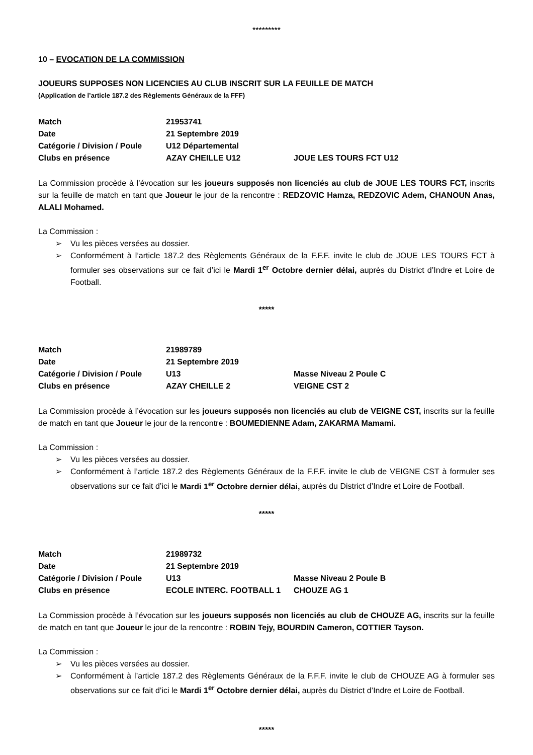*********
10 – EVOCATION DE LA COMMISSION
JOUEURS SUPPOSES NON LICENCIES AU CLUB INSCRIT SUR LA FEUILLE DE MATCH
(Application de l’article 187.2 des Règlements Généraux de la FFF)
| Match | 21953741 | |
| Date | 21 Septembre 2019 | |
| Catégorie / Division / Poule | U12 Départemental | |
| Clubs en présence | AZAY CHEILLE U12 | JOUE LES TOURS FCT U12 |
La Commission procède à l’évocation sur les joueurs supposés non licenciés au club de JOUE LES TOURS FCT, inscrits sur la feuille de match en tant que Joueur le jour de la rencontre : REDZOVIC Hamza, REDZOVIC Adem, CHANOUN Anas, ALALI Mohamed.
La Commission :
➢ Vu les pièces versées au dossier.
➢ Conformément à l’article 187.2 des Règlements Généraux de la F.F.F. invite le club de JOUE LES TOURS FCT à formuler ses observations sur ce fait d’ici le Mardi 1<sup>er</sup> Octobre dernier délai, auprès du District d’Indre et Loire de Football.
*****
| Match | 21989789 | |
| Date | 21 Septembre 2019 | |
| Catégorie / Division / Poule | U13 | Masse Niveau 2 Poule C |
| Clubs en présence | AZAY CHEILLE 2 | VEIGNE CST 2 |
La Commission procède à l’évocation sur les joueurs supposés non licenciés au club de VEIGNE CST, inscrits sur la feuille de match en tant que Joueur le jour de la rencontre : BOUMEDIENNE Adam, ZAKARMA Mamami.
La Commission :
➢ Vu les pièces versées au dossier.
➢ Conformément à l’article 187.2 des Règlements Généraux de la F.F.F. invite le club de VEIGNE CST à formuler ses observations sur ce fait d’ici le Mardi 1<sup>er</sup> Octobre dernier délai, auprès du District d’Indre et Loire de Football.
*****
| Match | 21989732 | |
| Date | 21 Septembre 2019 | |
| Catégorie / Division / Poule | U13 | Masse Niveau 2 Poule B |
| Clubs en présence | ECOLE INTERC. FOOTBALL 1 | CHOUZE AG 1 |
La Commission procède à l’évocation sur les joueurs supposés non licenciés au club de CHOUZE AG, inscrits sur la feuille de match en tant que Joueur le jour de la rencontre : ROBIN Tejy, BOURDIN Cameron, COTTIER Tayson.
La Commission :
➢ Vu les pièces versées au dossier.
➢ Conformément à l’article 187.2 des Règlements Généraux de la F.F.F. invite le club de CHOUZE AG à formuler ses observations sur ce fait d’ici le Mardi 1<sup>er</sup> Octobre dernier délai, auprès du District d’Indre et Loire de Football.
*****